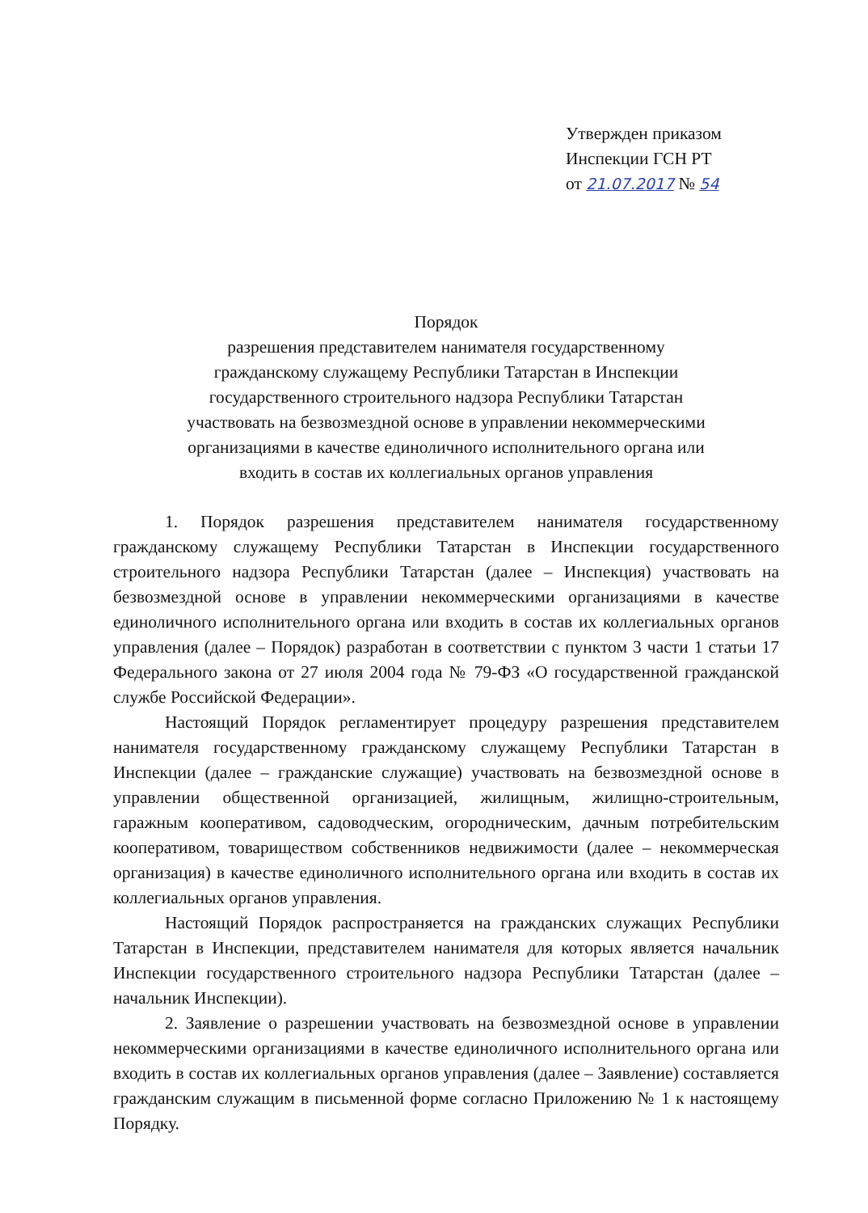Утвержден приказом
Инспекции ГСН РТ
от 21.07.2017 № 54
Порядок
разрешения представителем нанимателя государственному
гражданскому служащему Республики Татарстан в Инспекции
государственного строительного надзора Республики Татарстан
участвовать на безвозмездной основе в управлении некоммерческими
организациями в качестве единоличного исполнительного органа или
входить в состав их коллегиальных органов управления
1. Порядок разрешения представителем нанимателя государственному гражданскому служащему Республики Татарстан в Инспекции государственного строительного надзора Республики Татарстан (далее – Инспекция) участвовать на безвозмездной основе в управлении некоммерческими организациями в качестве единоличного исполнительного органа или входить в состав их коллегиальных органов управления (далее – Порядок) разработан в соответствии с пунктом 3 части 1 статьи 17 Федерального закона от 27 июля 2004 года № 79-ФЗ «О государственной гражданской службе Российской Федерации».
Настоящий Порядок регламентирует процедуру разрешения представителем нанимателя государственному гражданскому служащему Республики Татарстан в Инспекции (далее – гражданские служащие) участвовать на безвозмездной основе в управлении общественной организацией, жилищным, жилищно-строительным, гаражным кооперативом, садоводческим, огородническим, дачным потребительским кооперативом, товариществом собственников недвижимости (далее – некоммерческая организация) в качестве единоличного исполнительного органа или входить в состав их коллегиальных органов управления.
Настоящий Порядок распространяется на гражданских служащих Республики Татарстан в Инспекции, представителем нанимателя для которых является начальник Инспекции государственного строительного надзора Республики Татарстан (далее – начальник Инспекции).
2. Заявление о разрешении участвовать на безвозмездной основе в управлении некоммерческими организациями в качестве единоличного исполнительного органа или входить в состав их коллегиальных органов управления (далее – Заявление) составляется гражданским служащим в письменной форме согласно Приложению № 1 к настоящему Порядку.